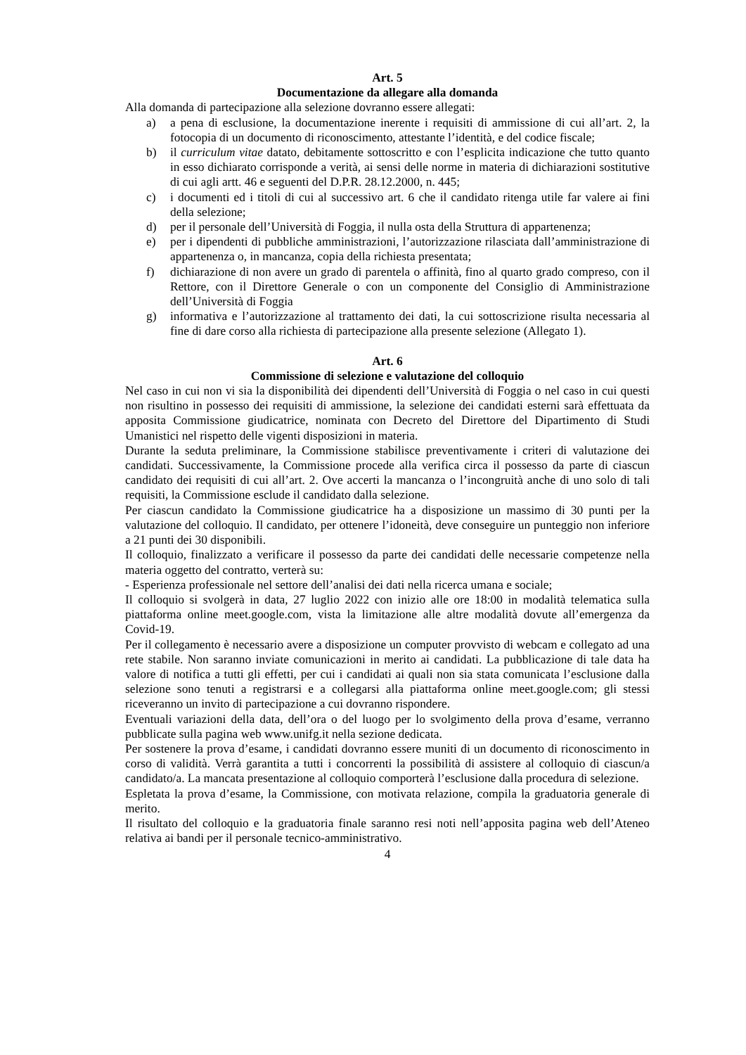Art. 5
Documentazione da allegare alla domanda
Alla domanda di partecipazione alla selezione dovranno essere allegati:
a) a pena di esclusione, la documentazione inerente i requisiti di ammissione di cui all’art. 2, la fotocopia di un documento di riconoscimento, attestante l’identità, e del codice fiscale;
b) il curriculum vitae datato, debitamente sottoscritto e con l’esplicita indicazione che tutto quanto in esso dichiarato corrisponde a verità, ai sensi delle norme in materia di dichiarazioni sostitutive di cui agli artt. 46 e seguenti del D.P.R. 28.12.2000, n. 445;
c) i documenti ed i titoli di cui al successivo art. 6 che il candidato ritenga utile far valere ai fini della selezione;
d) per il personale dell’Università di Foggia, il nulla osta della Struttura di appartenenza;
e) per i dipendenti di pubbliche amministrazioni, l’autorizzazione rilasciata dall’amministrazione di appartenenza o, in mancanza, copia della richiesta presentata;
f) dichiarazione di non avere un grado di parentela o affinità, fino al quarto grado compreso, con il Rettore, con il Direttore Generale o con un componente del Consiglio di Amministrazione dell’Università di Foggia
g) informativa e l’autorizzazione al trattamento dei dati, la cui sottoscrizione risulta necessaria al fine di dare corso alla richiesta di partecipazione alla presente selezione (Allegato 1).
Art. 6
Commissione di selezione e valutazione del colloquio
Nel caso in cui non vi sia la disponibilità dei dipendenti dell’Università di Foggia o nel caso in cui questi non risultino in possesso dei requisiti di ammissione, la selezione dei candidati esterni sarà effettuata da apposita Commissione giudicatrice, nominata con Decreto del Direttore del Dipartimento di Studi Umanistici nel rispetto delle vigenti disposizioni in materia.
Durante la seduta preliminare, la Commissione stabilisce preventivamente i criteri di valutazione dei candidati. Successivamente, la Commissione procede alla verifica circa il possesso da parte di ciascun candidato dei requisiti di cui all’art. 2. Ove accerti la mancanza o l’incongruità anche di uno solo di tali requisiti, la Commissione esclude il candidato dalla selezione.
Per ciascun candidato la Commissione giudicatrice ha a disposizione un massimo di 30 punti per la valutazione del colloquio. Il candidato, per ottenere l’idoneità, deve conseguire un punteggio non inferiore a 21 punti dei 30 disponibili.
Il colloquio, finalizzato a verificare il possesso da parte dei candidati delle necessarie competenze nella materia oggetto del contratto, verterà su:
- Esperienza professionale nel settore dell’analisi dei dati nella ricerca umana e sociale;
Il colloquio si svolgerà in data, 27 luglio 2022 con inizio alle ore 18:00 in modalità telematica sulla piattaforma online meet.google.com, vista la limitazione alle altre modalità dovute all’emergenza da Covid-19.
Per il collegamento è necessario avere a disposizione un computer provvisto di webcam e collegato ad una rete stabile. Non saranno inviate comunicazioni in merito ai candidati. La pubblicazione di tale data ha valore di notifica a tutti gli effetti, per cui i candidati ai quali non sia stata comunicata l’esclusione dalla selezione sono tenuti a registrarsi e a collegarsi alla piattaforma online meet.google.com; gli stessi riceveranno un invito di partecipazione a cui dovranno rispondere.
Eventuali variazioni della data, dell’ora o del luogo per lo svolgimento della prova d’esame, verranno pubblicate sulla pagina web www.unifg.it nella sezione dedicata.
Per sostenere la prova d’esame, i candidati dovranno essere muniti di un documento di riconoscimento in corso di validità. Verrà garantita a tutti i concorrenti la possibilità di assistere al colloquio di ciascun/a candidato/a. La mancata presentazione al colloquio comporterà l’esclusione dalla procedura di selezione.
Espletata la prova d’esame, la Commissione, con motivata relazione, compila la graduatoria generale di merito.
Il risultato del colloquio e la graduatoria finale saranno resi noti nell’apposita pagina web dell’Ateneo relativa ai bandi per il personale tecnico-amministrativo.
4